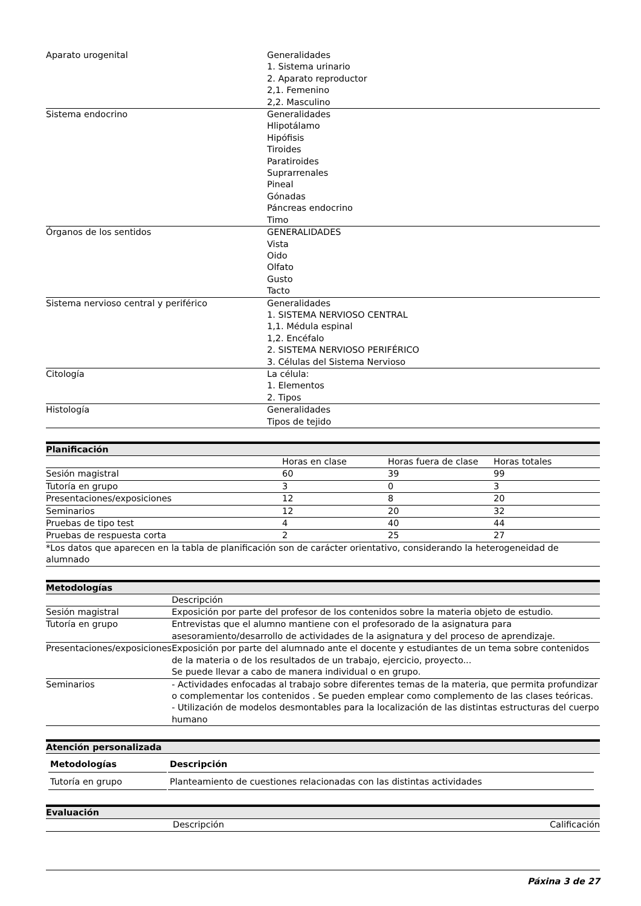| Aparato urogenital | Generalidades 1. Sistema urinario 2. Aparato reproductor 2,1. Femenino 2,2. Masculino |
| Sistema endocrino | Generalidades Hlipotálamo Hipófisis Tiroides Paratiroides Suprarrenales Pineal Gónadas Páncreas endocrino Timo |
| Órganos de los sentidos | GENERALIDADES Vista Oido Olfato Gusto Tacto |
| Sistema nervioso central y periférico | Generalidades 1. SISTEMA NERVIOSO CENTRAL 1,1. Médula espinal 1,2. Encéfalo 2. SISTEMA NERVIOSO PERIFÉRICO 3. Células del Sistema Nervioso |
| Citología | La célula: 1. Elementos 2. Tipos |
| Histología | Generalidades Tipos de tejido |
Planificación
| | Horas en clase | Horas fuera de clase | Horas totales |
| Sesión magistral | 60 | 39 | 99 |
| Tutoría en grupo | 3 | 0 | 3 |
| Presentaciones/exposiciones | 12 | 8 | 20 |
| Seminarios | 12 | 20 | 32 |
| Pruebas de tipo test | 4 | 40 | 44 |
| Pruebas de respuesta corta | 2 | 25 | 27 |
| *Los datos que aparecen en la tabla de planificación son de carácter orientativo, considerando la heterogeneidad de alumnado | | | |
Metodologías
| | Descripción |
| Sesión magistral | Exposición por parte del profesor de los contenidos sobre la materia objeto de estudio. |
| Tutoría en grupo | Entrevistas que el alumno mantiene con el profesorado de la asignatura para asesoramiento/desarrollo de actividades de la asignatura y del proceso de aprendizaje. |
| Presentaciones/exposiciones | Exposición por parte del alumnado ante el docente y estudiantes de un tema sobre contenidos de la materia o de los resultados de un trabajo, ejercicio, proyecto... Se puede llevar a cabo de manera individual o en grupo. |
| Seminarios | - Actividades enfocadas al trabajo sobre diferentes temas de la materia, que permita profundizar o complementar los contenidos . Se pueden emplear como complemento de las clases teóricas. - Utilización de modelos desmontables para la localización de las distintas estructuras del cuerpo humano |
Atención personalizada
| Metodologías | Descripción |
| Tutoría en grupo | Planteamiento de cuestiones relacionadas con las distintas actividades |
Evaluación
| | Descripción | Calificación |
Páxina 3 de 27